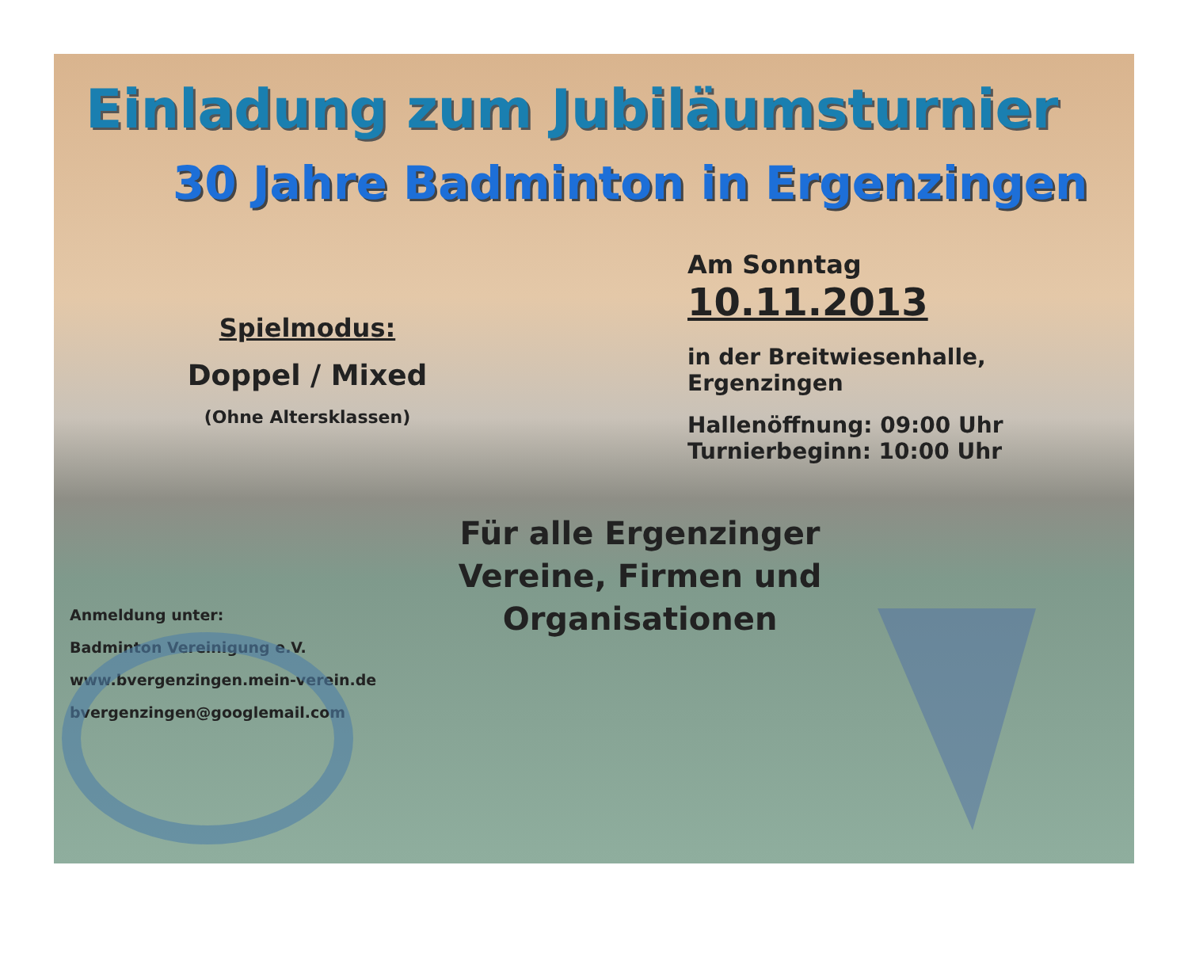Einladung zum Jubiläumsturnier
30 Jahre Badminton in Ergenzingen
Spielmodus:
Doppel / Mixed
(Ohne Altersklassen)
Am Sonntag
10.11.2013
in der Breitwiesenhalle,
Ergenzingen
Hallenöffnung: 09:00 Uhr
Turnierbeginn: 10:00 Uhr
Anmeldung unter:
Badminton Vereinigung e.V.
www.bvergenzingen.mein-verein.de
bvergenzingen@googlemail.com
Für alle Ergenzinger Vereine, Firmen und Organisationen